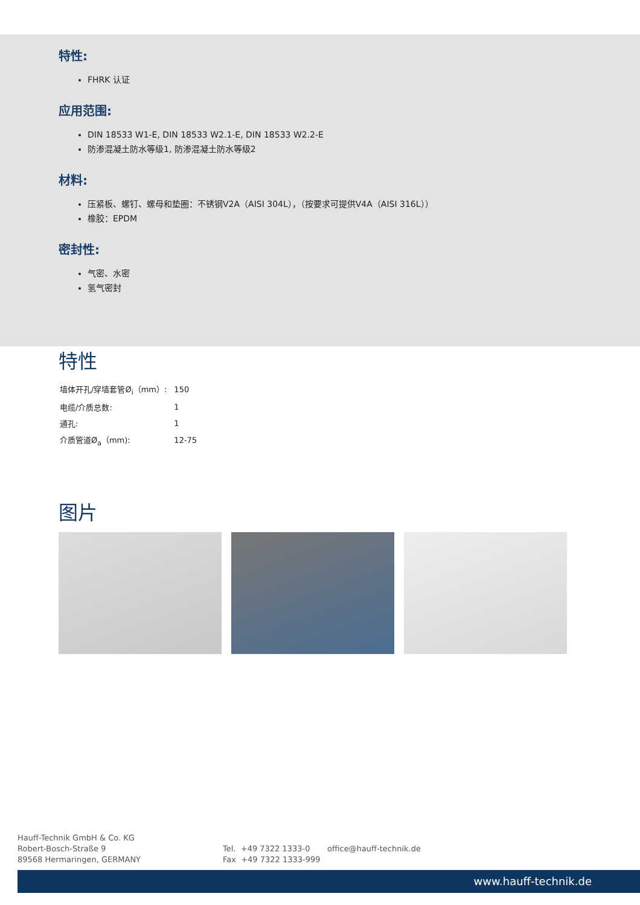特性:
FHRK 认证
应用范围:
DIN 18533 W1-E, DIN 18533 W2.1-E, DIN 18533 W2.2-E
防渗混凝土防水等级1, 防渗混凝土防水等级2
材料:
压紧板、螺钉、螺母和垫圈：不锈钢V2A（AISI 304L），（按要求可提供V4A（AISI 316L））
橡胶：EPDM
密封性:
气密、水密
氢气密封
特性
| 墙体开孔/穿墙套管Ø<sub>i</sub>（mm）: | 150 |
| 电缆/介质总数: | 1 |
| 通孔: | 1 |
| 介质管道Ø<sub>a</sub>（mm): | 12-75 |
图片
Hauff-Technik GmbH & Co. KG
Robert-Bosch-Straße 9
89568 Hermaringen, GERMANY
Tel. +49 7322 1333-0
Fax +49 7322 1333-999
office@hauff-technik.de
www.hauff-technik.de